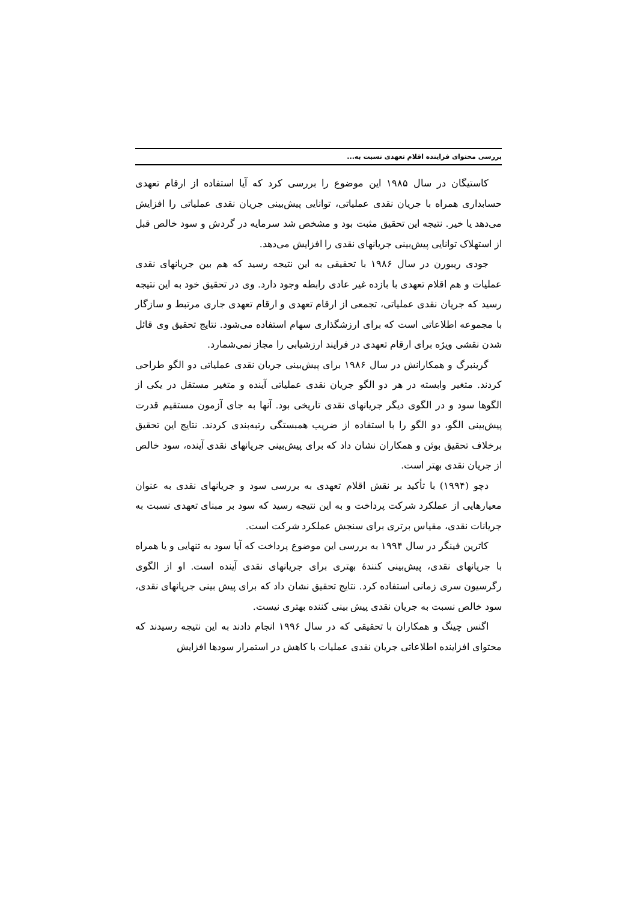بررسی محتوای فزاینده اقلام تعهدی نسبت به...
کاستیگان در سال ۱۹۸۵ این موضوع را بررسی کرد که آیا استفاده از ارقام تعهدی حسابداری همراه با جریان نقدی عملیاتی، توانایی پیش‌بینی جریان نقدی عملیاتی را افزایش می‌دهد یا خیر. نتیجه این تحقیق مثبت بود و مشخص شد سرمایه در گردش و سود خالص قبل از استهلاک توانایی پیش‌بینی جریانهای نقدی را افزایش می‌دهد.
جودی ریبورن در سال ۱۹۸۶ با تحقیقی به این نتیجه رسید که هم بین جریانهای نقدی عملیات و هم اقلام تعهدی با بازده غیر عادی رابطه وجود دارد. وی در تحقیق خود به این نتیجه رسید که جریان نقدی عملیاتی، تجمعی از ارقام تعهدی و ارقام تعهدی جاری مرتبط و سازگار با مجموعه اطلاعاتی است که برای ارزشگذاری سهام استفاده می‌شود. نتایج تحقیق وی قائل شدن نقشی ویژه برای ارقام تعهدی در فرایند ارزشیابی را مجاز نمی‌شمارد.
گرینبرگ و همکارانش در سال ۱۹۸۶ برای پیش‌بینی جریان نقدی عملیاتی دو الگو طراحی کردند. متغیر وابسته در هر دو الگو جریان نقدی عملیاتی آینده و متغیر مستقل در یکی از الگوها سود و در الگوی دیگر جریانهای نقدی تاریخی بود. آنها به جای آزمون مستقیم قدرت پیش‌بینی الگو، دو الگو را با استفاده از ضریب همبستگی رتبه‌بندی کردند. نتایج این تحقیق برخلاف تحقیق بوئن و همکاران نشان داد که برای پیش‌بینی جریانهای نقدی آینده، سود خالص از جریان نقدی بهتر است.
دچو (۱۹۹۴) با تأکید بر نقش اقلام تعهدی به بررسی سود و جریانهای نقدی به عنوان معیارهایی از عملکرد شرکت پرداخت و به این نتیجه رسید که سود بر مبنای تعهدی نسبت به جریانات نقدی، مقیاس برتری برای سنجش عملکرد شرکت است.
کاترین فینگر در سال ۱۹۹۴ به بررسی این موضوع پرداخت که آیا سود به تنهایی و یا همراه با جریانهای نقدی، پیش‌بینی کنندهٔ بهتری برای جریانهای نقدی آینده است. او از الگوی رگرسیون سری زمانی استفاده کرد. نتایج تحقیق نشان داد که برای پیش بینی جریانهای نقدی، سود خالص نسبت به جریان نقدی پیش بینی کننده بهتری نیست.
اگنس چینگ و همکاران با تحقیقی که در سال ۱۹۹۶ انجام دادند به این نتیجه رسیدند که محتوای افزاینده اطلاعاتی جریان نقدی عملیات با کاهش در استمرار سودها افزایش